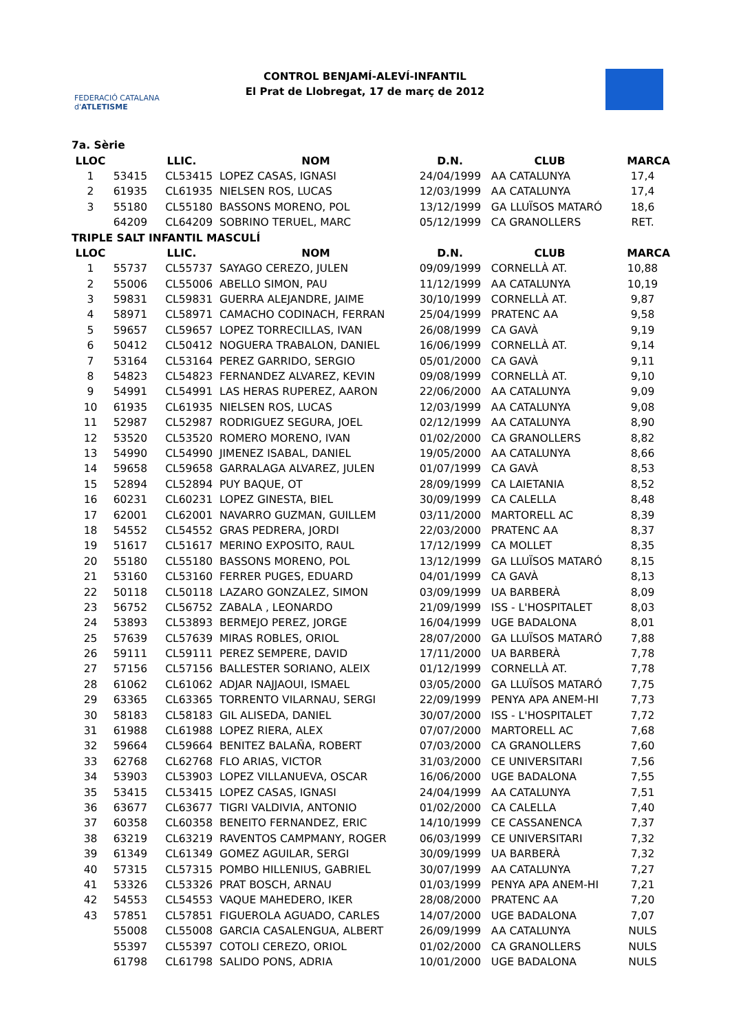FEDERACIÓ CATALANA d'ATLETISME
CONTROL BENJAMÍ-ALEVÍ-INFANTIL
El Prat de Llobregat, 17 de març de 2012
| 7a. Sèrie | | | | | | |
| LLOC | | LLIC. | NOM | D.N. | CLUB | MARCA |
| 1 | 53415 | CL53415 | LOPEZ CASAS, IGNASI | 24/04/1999 | AA CATALUNYA | 17,4 |
| 2 | 61935 | CL61935 | NIELSEN ROS, LUCAS | 12/03/1999 | AA CATALUNYA | 17,4 |
| 3 | 55180 | CL55180 | BASSONS MORENO, POL | 13/12/1999 | GA LLUÏSOS MATARÓ | 18,6 |
| | 64209 | CL64209 | SOBRINO TERUEL, MARC | 05/12/1999 | CA GRANOLLERS | RET. |
| TRIPLE SALT INFANTIL MASCULÍ | | | | | | |
| LLOC | | LLIC. | NOM | D.N. | CLUB | MARCA |
| 1 | 55737 | CL55737 | SAYAGO CEREZO, JULEN | 09/09/1999 | CORNELLÀ AT. | 10,88 |
| 2 | 55006 | CL55006 | ABELLO SIMON, PAU | 11/12/1999 | AA CATALUNYA | 10,19 |
| 3 | 59831 | CL59831 | GUERRA ALEJANDRE, JAIME | 30/10/1999 | CORNELLÀ AT. | 9,87 |
| 4 | 58971 | CL58971 | CAMACHO CODINACH, FERRAN | 25/04/1999 | PRATENC AA | 9,58 |
| 5 | 59657 | CL59657 | LOPEZ TORRECILLAS, IVAN | 26/08/1999 | CA GAVÀ | 9,19 |
| 6 | 50412 | CL50412 | NOGUERA TRABALON, DANIEL | 16/06/1999 | CORNELLÀ AT. | 9,14 |
| 7 | 53164 | CL53164 | PEREZ GARRIDO, SERGIO | 05/01/2000 | CA GAVÀ | 9,11 |
| 8 | 54823 | CL54823 | FERNANDEZ ALVAREZ, KEVIN | 09/08/1999 | CORNELLÀ AT. | 9,10 |
| 9 | 54991 | CL54991 | LAS HERAS RUPEREZ, AARON | 22/06/2000 | AA CATALUNYA | 9,09 |
| 10 | 61935 | CL61935 | NIELSEN ROS, LUCAS | 12/03/1999 | AA CATALUNYA | 9,08 |
| 11 | 52987 | CL52987 | RODRIGUEZ SEGURA, JOEL | 02/12/1999 | AA CATALUNYA | 8,90 |
| 12 | 53520 | CL53520 | ROMERO MORENO, IVAN | 01/02/2000 | CA GRANOLLERS | 8,82 |
| 13 | 54990 | CL54990 | JIMENEZ ISABAL, DANIEL | 19/05/2000 | AA CATALUNYA | 8,66 |
| 14 | 59658 | CL59658 | GARRALAGA ALVAREZ, JULEN | 01/07/1999 | CA GAVÀ | 8,53 |
| 15 | 52894 | CL52894 | PUY BAQUE, OT | 28/09/1999 | CA LAIETANIA | 8,52 |
| 16 | 60231 | CL60231 | LOPEZ GINESTA, BIEL | 30/09/1999 | CA CALELLA | 8,48 |
| 17 | 62001 | CL62001 | NAVARRO GUZMAN, GUILLEM | 03/11/2000 | MARTORELL AC | 8,39 |
| 18 | 54552 | CL54552 | GRAS PEDRERA, JORDI | 22/03/2000 | PRATENC AA | 8,37 |
| 19 | 51617 | CL51617 | MERINO EXPOSITO, RAUL | 17/12/1999 | CA MOLLET | 8,35 |
| 20 | 55180 | CL55180 | BASSONS MORENO, POL | 13/12/1999 | GA LLUÏSOS MATARÓ | 8,15 |
| 21 | 53160 | CL53160 | FERRER PUGES, EDUARD | 04/01/1999 | CA GAVÀ | 8,13 |
| 22 | 50118 | CL50118 | LAZARO GONZALEZ, SIMON | 03/09/1999 | UA BARBERÀ | 8,09 |
| 23 | 56752 | CL56752 | ZABALA , LEONARDO | 21/09/1999 | ISS - L'HOSPITALET | 8,03 |
| 24 | 53893 | CL53893 | BERMEJO PEREZ, JORGE | 16/04/1999 | UGE BADALONA | 8,01 |
| 25 | 57639 | CL57639 | MIRAS ROBLES, ORIOL | 28/07/2000 | GA LLUÏSOS MATARÓ | 7,88 |
| 26 | 59111 | CL59111 | PEREZ SEMPERE, DAVID | 17/11/2000 | UA BARBERÀ | 7,78 |
| 27 | 57156 | CL57156 | BALLESTER SORIANO, ALEIX | 01/12/1999 | CORNELLÀ AT. | 7,78 |
| 28 | 61062 | CL61062 | ADJAR NAJJAOUI, ISMAEL | 03/05/2000 | GA LLUÏSOS MATARÓ | 7,75 |
| 29 | 63365 | CL63365 | TORRENTO VILARNAU, SERGI | 22/09/1999 | PENYA APA ANEM-HI | 7,73 |
| 30 | 58183 | CL58183 | GIL ALISEDA, DANIEL | 30/07/2000 | ISS - L'HOSPITALET | 7,72 |
| 31 | 61988 | CL61988 | LOPEZ RIERA, ALEX | 07/07/2000 | MARTORELL AC | 7,68 |
| 32 | 59664 | CL59664 | BENITEZ BALAÑA, ROBERT | 07/03/2000 | CA GRANOLLERS | 7,60 |
| 33 | 62768 | CL62768 | FLO ARIAS, VICTOR | 31/03/2000 | CE UNIVERSITARI | 7,56 |
| 34 | 53903 | CL53903 | LOPEZ VILLANUEVA, OSCAR | 16/06/2000 | UGE BADALONA | 7,55 |
| 35 | 53415 | CL53415 | LOPEZ CASAS, IGNASI | 24/04/1999 | AA CATALUNYA | 7,51 |
| 36 | 63677 | CL63677 | TIGRI VALDIVIA, ANTONIO | 01/02/2000 | CA CALELLA | 7,40 |
| 37 | 60358 | CL60358 | BENEITO FERNANDEZ, ERIC | 14/10/1999 | CE CASSANENCA | 7,37 |
| 38 | 63219 | CL63219 | RAVENTOS CAMPMANY, ROGER | 06/03/1999 | CE UNIVERSITARI | 7,32 |
| 39 | 61349 | CL61349 | GOMEZ AGUILAR, SERGI | 30/09/1999 | UA BARBERÀ | 7,32 |
| 40 | 57315 | CL57315 | POMBO HILLENIUS, GABRIEL | 30/07/1999 | AA CATALUNYA | 7,27 |
| 41 | 53326 | CL53326 | PRAT BOSCH, ARNAU | 01/03/1999 | PENYA APA ANEM-HI | 7,21 |
| 42 | 54553 | CL54553 | VAQUE MAHEDERO, IKER | 28/08/2000 | PRATENC AA | 7,20 |
| 43 | 57851 | CL57851 | FIGUEROLA AGUADO, CARLES | 14/07/2000 | UGE BADALONA | 7,07 |
| | 55008 | CL55008 | GARCIA CASALENGUA, ALBERT | 26/09/1999 | AA CATALUNYA | NULS |
| | 55397 | CL55397 | COTOLI CEREZO, ORIOL | 01/02/2000 | CA GRANOLLERS | NULS |
| | 61798 | CL61798 | SALIDO PONS, ADRIA | 10/01/2000 | UGE BADALONA | NULS |